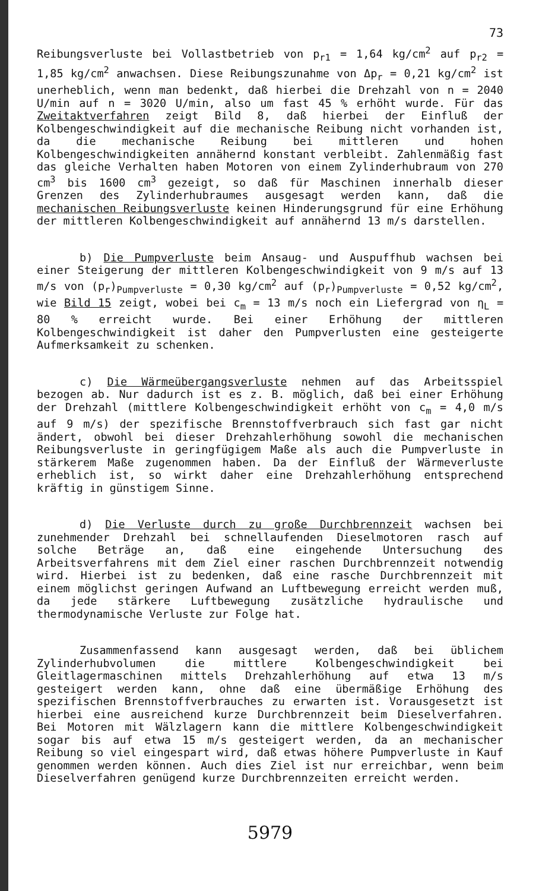73
Reibungsverluste bei Vollastbetrieb von p<sub>r1</sub> = 1,64 kg/cm<sup>2</sup> auf p<sub>r2</sub> = 1,85 kg/cm<sup>2</sup> anwachsen. Diese Reibungszunahme von Δp<sub>r</sub> = 0,21 kg/cm<sup>2</sup> ist unerheblich, wenn man bedenkt, daß hierbei die Drehzahl von n = 2040 U/min auf n = 3020 U/min, also um fast 45 % erhöht wurde. Für das Zweitaktverfahren zeigt Bild 8, daß hierbei der Einfluß der Kolbengeschwindigkeit auf die mechanische Reibung nicht vorhanden ist, da die mechanische Reibung bei mittleren und hohen Kolbengeschwindigkeiten annähernd konstant verbleibt. Zahlenmäßig fast das gleiche Verhalten haben Motoren von einem Zylinderhubraum von 270 cm<sup>3</sup> bis 1600 cm<sup>3</sup> gezeigt, so daß für Maschinen innerhalb dieser Grenzen des Zylinderhubraumes ausgesagt werden kann, daß die mechanischen Reibungsverluste keinen Hinderungsgrund für eine Erhöhung der mittleren Kolbengeschwindigkeit auf annähernd 13 m/s darstellen.
b) Die Pumpverluste beim Ansaug- und Auspuffhub wachsen bei einer Steigerung der mittleren Kolbengeschwindigkeit von 9 m/s auf 13 m/s von (p<sub>r</sub>)<sub>Pumpverluste</sub> = 0,30 kg/cm<sup>2</sup> auf (p<sub>r</sub>)<sub>Pumpverluste</sub> = 0,52 kg/cm<sup>2</sup>, wie Bild 15 zeigt, wobei bei c<sub>m</sub> = 13 m/s noch ein Liefergrad von η<sub>L</sub> = 80 % erreicht wurde. Bei einer Erhöhung der mittleren Kolbengeschwindigkeit ist daher den Pumpverlusten eine gesteigerte Aufmerksamkeit zu schenken.
c) Die Wärmeübergangsverluste nehmen auf das Arbeitsspiel bezogen ab. Nur dadurch ist es z. B. möglich, daß bei einer Erhöhung der Drehzahl (mittlere Kolbengeschwindigkeit erhöht von c<sub>m</sub> = 4,0 m/s auf 9 m/s) der spezifische Brennstoffverbrauch sich fast gar nicht ändert, obwohl bei dieser Drehzahlerhöhung sowohl die mechanischen Reibungsverluste in geringfügigem Maße als auch die Pumpverluste in stärkerem Maße zugenommen haben. Da der Einfluß der Wärmeverluste erheblich ist, so wirkt daher eine Drehzahlerhöhung entsprechend kräftig in günstigem Sinne.
d) Die Verluste durch zu große Durchbrennzeit wachsen bei zunehmender Drehzahl bei schnellaufenden Dieselmotoren rasch auf solche Beträge an, daß eine eingehende Untersuchung des Arbeitsverfahrens mit dem Ziel einer raschen Durchbrennzeit notwendig wird. Hierbei ist zu bedenken, daß eine rasche Durchbrennzeit mit einem möglichst geringen Aufwand an Luftbewegung erreicht werden muß, da jede stärkere Luftbewegung zusätzliche hydraulische und thermodynamische Verluste zur Folge hat.
Zusammenfassend kann ausgesagt werden, daß bei üblichem Zylinderhubvolumen die mittlere Kolbengeschwindigkeit bei Gleitlagermaschinen mittels Drehzahlerhöhung auf etwa 13 m/s gesteigert werden kann, ohne daß eine übermäßige Erhöhung des spezifischen Brennstoffverbrauches zu erwarten ist. Vorausgesetzt ist hierbei eine ausreichend kurze Durchbrennzeit beim Dieselverfahren. Bei Motoren mit Wälzlagern kann die mittlere Kolbengeschwindigkeit sogar bis auf etwa 15 m/s gesteigert werden, da an mechanischer Reibung so viel eingespart wird, daß etwas höhere Pumpverluste in Kauf genommen werden können. Auch dies Ziel ist nur erreichbar, wenn beim Dieselverfahren genügend kurze Durchbrennzeiten erreicht werden.
5979